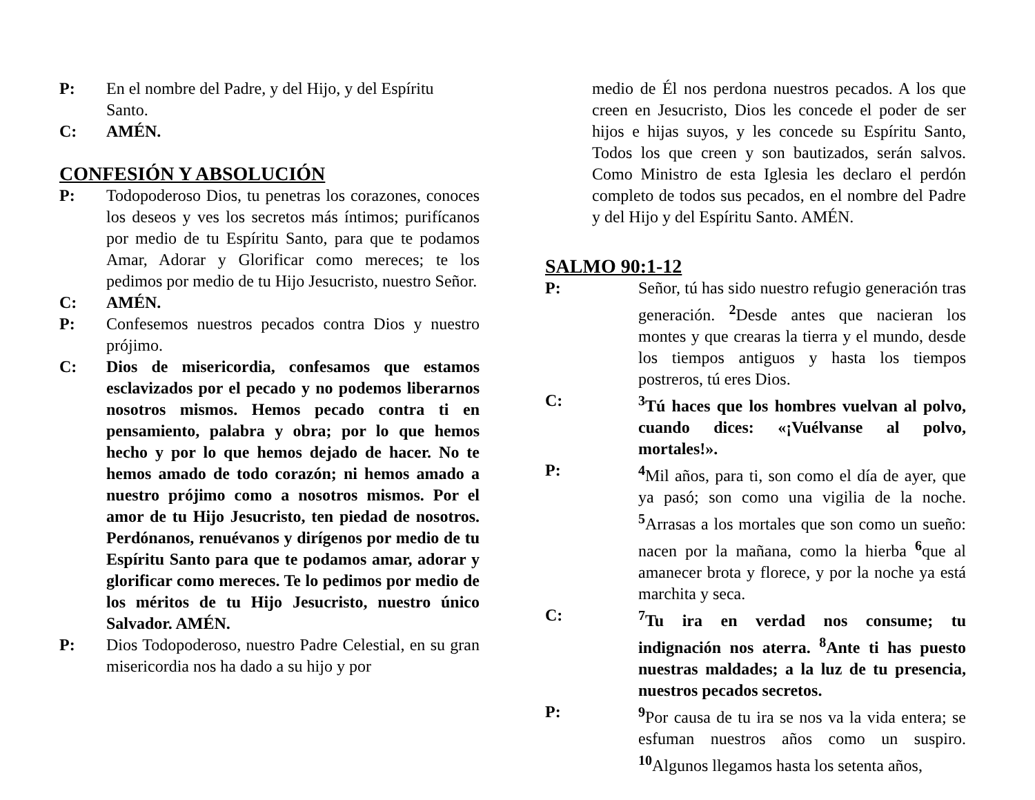P: En el nombre del Padre, y del Hijo, y del Espíritu Santo.
C: AMÉN.
CONFESIÓN Y ABSOLUCIÓN
P: Todopoderoso Dios, tu penetras los corazones, conoces los deseos y ves los secretos más íntimos; purifícanos por medio de tu Espíritu Santo, para que te podamos Amar, Adorar y Glorificar como mereces; te los pedimos por medio de tu Hijo Jesucristo, nuestro Señor.
C: AMÉN.
P: Confesemos nuestros pecados contra Dios y nuestro prójimo.
C: Dios de misericordia, confesamos que estamos esclavizados por el pecado y no podemos liberarnos nosotros mismos. Hemos pecado contra ti en pensamiento, palabra y obra; por lo que hemos hecho y por lo que hemos dejado de hacer. No te hemos amado de todo corazón; ni hemos amado a nuestro prójimo como a nosotros mismos. Por el amor de tu Hijo Jesucristo, ten piedad de nosotros. Perdónanos, renuévanos y dirígenos por medio de tu Espíritu Santo para que te podamos amar, adorar y glorificar como mereces. Te lo pedimos por medio de los méritos de tu Hijo Jesucristo, nuestro único Salvador. AMÉN.
P: Dios Todopoderoso, nuestro Padre Celestial, en su gran misericordia nos ha dado a su hijo y por
medio de Él nos perdona nuestros pecados. A los que creen en Jesucristo, Dios les concede el poder de ser hijos e hijas suyos, y les concede su Espíritu Santo, Todos los que creen y son bautizados, serán salvos. Como Ministro de esta Iglesia les declaro el perdón completo de todos sus pecados, en el nombre del Padre y del Hijo y del Espíritu Santo. AMÉN.
SALMO 90:1-12
P: Señor, tú has sido nuestro refugio generación tras generación. <sup>2</sup>Desde antes que nacieran los montes y que crearas la tierra y el mundo, desde los tiempos antiguos y hasta los tiempos postreros, tú eres Dios.
C: <sup>3</sup> Tú haces que los hombres vuelvan al polvo, cuando dices: «¡Vuélvanse al polvo, mortales!».
P: <sup>4</sup> Mil años, para ti, son como el día de ayer, que ya pasó; son como una vigilia de la noche. <sup>5</sup>Arrasas a los mortales que son como un sueño: nacen por la mañana, como la hierba <sup>6</sup>que al amanecer brota y florece, y por la noche ya está marchita y seca.
C: <sup>7</sup> Tu ira en verdad nos consume; tu indignación nos aterra. <sup>8</sup>Ante ti has puesto nuestras maldades; a la luz de tu presencia, nuestros pecados secretos.
P: <sup>9</sup> Por causa de tu ira se nos va la vida entera; se esfuman nuestros años como un suspiro. <sup>10</sup>Algunos llegamos hasta los setenta años,